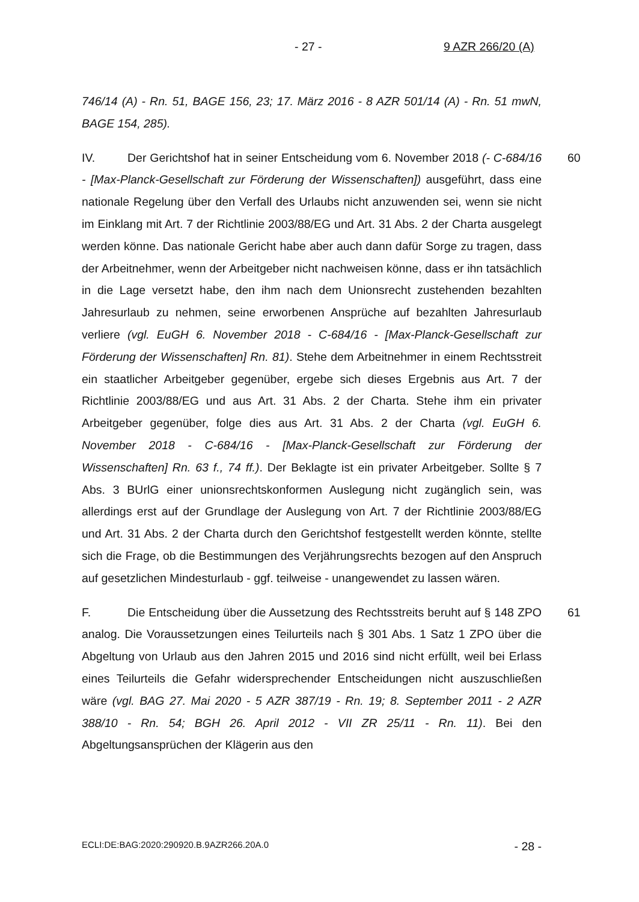- 27 - 9 AZR 266/20 (A)
746/14 (A) - Rn. 51, BAGE 156, 23; 17. März 2016 - 8 AZR 501/14 (A) - Rn. 51 mwN, BAGE 154, 285).
IV. Der Gerichtshof hat in seiner Entscheidung vom 6. November 2018 (- C-684/16 - [Max-Planck-Gesellschaft zur Förderung der Wissenschaften]) ausgeführt, dass eine nationale Regelung über den Verfall des Urlaubs nicht anzuwenden sei, wenn sie nicht im Einklang mit Art. 7 der Richtlinie 2003/88/EG und Art. 31 Abs. 2 der Charta ausgelegt werden könne. Das nationale Gericht habe aber auch dann dafür Sorge zu tragen, dass der Arbeitnehmer, wenn der Arbeitgeber nicht nachweisen könne, dass er ihn tatsächlich in die Lage versetzt habe, den ihm nach dem Unionsrecht zustehenden bezahlten Jahresurlaub zu nehmen, seine erworbenen Ansprüche auf bezahlten Jahresurlaub verliere (vgl. EuGH 6. November 2018 - C-684/16 - [Max-Planck-Gesellschaft zur Förderung der Wissenschaften] Rn. 81). Stehe dem Arbeitnehmer in einem Rechtsstreit ein staatlicher Arbeitgeber gegenüber, ergebe sich dieses Ergebnis aus Art. 7 der Richtlinie 2003/88/EG und aus Art. 31 Abs. 2 der Charta. Stehe ihm ein privater Arbeitgeber gegenüber, folge dies aus Art. 31 Abs. 2 der Charta (vgl. EuGH 6. November 2018 - C-684/16 - [Max-Planck-Gesellschaft zur Förderung der Wissenschaften] Rn. 63 f., 74 ff.). Der Beklagte ist ein privater Arbeitgeber. Sollte § 7 Abs. 3 BUrlG einer unionsrechtskonformen Auslegung nicht zugänglich sein, was allerdings erst auf der Grundlage der Auslegung von Art. 7 der Richtlinie 2003/88/EG und Art. 31 Abs. 2 der Charta durch den Gerichtshof festgestellt werden könnte, stellte sich die Frage, ob die Bestimmungen des Verjährungsrechts bezogen auf den Anspruch auf gesetzlichen Mindesturlaub - ggf. teilweise - unangewendet zu lassen wären. 60
F. Die Entscheidung über die Aussetzung des Rechtsstreits beruht auf § 148 ZPO analog. Die Voraussetzungen eines Teilurteils nach § 301 Abs. 1 Satz 1 ZPO über die Abgeltung von Urlaub aus den Jahren 2015 und 2016 sind nicht erfüllt, weil bei Erlass eines Teilurteils die Gefahr widersprechender Entscheidungen nicht auszuschließen wäre (vgl. BAG 27. Mai 2020 - 5 AZR 387/19 - Rn. 19; 8. September 2011 - 2 AZR 388/10 - Rn. 54; BGH 26. April 2012 - VII ZR 25/11 - Rn. 11). Bei den Abgeltungsansprüchen der Klägerin aus den 61
ECLI:DE:BAG:2020:290920.B.9AZR266.20A.0 - 28 -